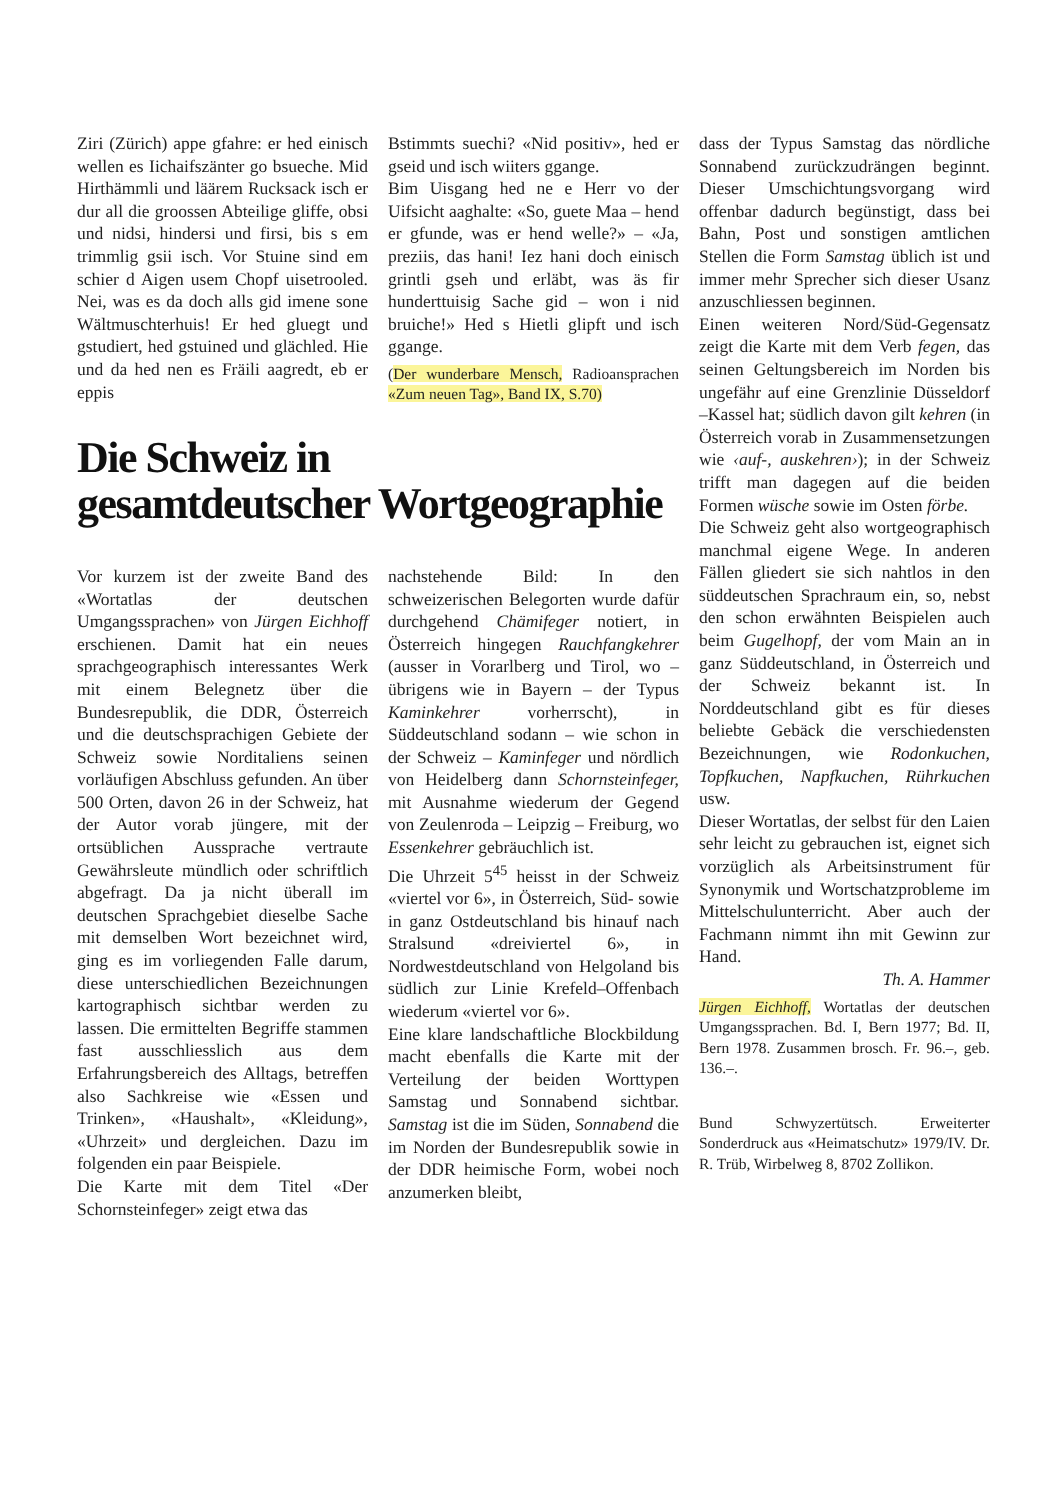Ziri (Zürich) appe gfahre: er hed einisch wellen es Iichaifszänter go bsueche. Mid Hirthämmli und läärem Rucksack isch er dur all die groossen Abteilige gliffe, obsi und nidsi, hindersi und firsi, bis s em trimmlig gsii isch. Vor Stuine sind em schier d Aigen usem Chopf uisetrooled. Nei, was es da doch alls gid imene sone Wältmuschterhuis! Er hed gluegt und gstudiert, hed gstuined und glächled. Hie und da hed nen es Fräili aagredt, eb er eppis
Bstimmts suechi? «Nid positiv», hed er gseid und isch wiiters ggange.
Bim Uisgang hed ne e Herr vo der Uifsicht aaghalte: «So, guete Maa – hend er gfunde, was er hend welle?» – «Ja, preziis, das hani! Iez hani doch einisch grintli gseh und erläbt, was äs fir hunderttuisig Sache gid – won i nid bruiche!» Hed s Hietli glipft und isch ggange.
(Der wunderbare Mensch, Radioansprachen «Zum neuen Tag», Band IX, S.70)
Die Schweiz in
gesamtdeutscher Wortgeographie
Vor kurzem ist der zweite Band des «Wortatlas der deutschen Umgangssprachen» von Jürgen Eichhoff erschienen. Damit hat ein neues sprachgeographisch interessantes Werk mit einem Belegnetz über die Bundesrepublik, die DDR, Österreich und die deutschsprachigen Gebiete der Schweiz sowie Norditaliens seinen vorläufigen Abschluss gefunden. An über 500 Orten, davon 26 in der Schweiz, hat der Autor vorab jüngere, mit der ortsüblichen Aussprache vertraute Gewährsleute mündlich oder schriftlich abgefragt. Da ja nicht überall im deutschen Sprachgebiet dieselbe Sache mit demselben Wort bezeichnet wird, ging es im vorliegenden Falle darum, diese unterschiedlichen Bezeichnungen kartographisch sichtbar werden zu lassen. Die ermittelten Begriffe stammen fast ausschliesslich aus dem Erfahrungsbereich des Alltags, betreffen also Sachkreise wie «Essen und Trinken», «Haushalt», «Kleidung», «Uhrzeit» und dergleichen. Dazu im folgenden ein paar Beispiele.
Die Karte mit dem Titel «Der Schornsteinfeger» zeigt etwa das
nachstehende Bild: In den schweizerischen Belegorten wurde dafür durchgehend Chämifeger notiert, in Österreich hingegen Rauchfangkehrer (ausser in Vorarlberg und Tirol, wo – übrigens wie in Bayern – der Typus Kaminkehrer vorherrscht), in Süddeutschland sodann – wie schon in der Schweiz – Kaminfeger und nördlich von Heidelberg dann Schornsteinfeger, mit Ausnahme wiederum der Gegend von Zeulenroda – Leipzig – Freiburg, wo Essenkehrer gebräuchlich ist.
Die Uhrzeit 5<sup>45</sup> heisst in der Schweiz «viertel vor 6», in Österreich, Süd- sowie in ganz Ostdeutschland bis hinauf nach Stralsund «dreiviertel 6», in Nordwestdeutschland von Helgoland bis südlich zur Linie Krefeld–Offenbach wiederum «viertel vor 6».
Eine klare landschaftliche Blockbildung macht ebenfalls die Karte mit der Verteilung der beiden Worttypen Samstag und Sonnabend sichtbar. Samstag ist die im Süden, Sonnabend die im Norden der Bundesrepublik sowie in der DDR heimische Form, wobei noch anzumerken bleibt,
dass der Typus Samstag das nördliche Sonnabend zurückzudrängen beginnt. Dieser Umschichtungsvorgang wird offenbar dadurch begünstigt, dass bei Bahn, Post und sonstigen amtlichen Stellen die Form Samstag üblich ist und immer mehr Sprecher sich dieser Usanz anzuschliessen beginnen.
Einen weiteren Nord/Süd-Gegensatz zeigt die Karte mit dem Verb fegen, das seinen Geltungsbereich im Norden bis ungefähr auf eine Grenzlinie Düsseldorf –Kassel hat; südlich davon gilt kehren (in Österreich vorab in Zusammensetzungen wie ‹auf-, auskehren›); in der Schweiz trifft man dagegen auf die beiden Formen wüsche sowie im Osten förbe.
Die Schweiz geht also wortgeographisch manchmal eigene Wege. In anderen Fällen gliedert sie sich nahtlos in den süddeutschen Sprachraum ein, so, nebst den schon erwähnten Beispielen auch beim Gugelhopf, der vom Main an in ganz Süddeutschland, in Österreich und der Schweiz bekannt ist. In Norddeutschland gibt es für dieses beliebte Gebäck die verschiedensten Bezeichnungen, wie Rodonkuchen, Topfkuchen, Napfkuchen, Rührkuchen usw.
Dieser Wortatlas, der selbst für den Laien sehr leicht zu gebrauchen ist, eignet sich vorzüglich als Arbeitsinstrument für Synonymik und Wortschatzprobleme im Mittelschulunterricht. Aber auch der Fachmann nimmt ihn mit Gewinn zur Hand.
Th. A. Hammer
Jürgen Eichhoff, Wortatlas der deutschen Umgangssprachen. Bd. I, Bern 1977; Bd. II, Bern 1978. Zusammen brosch. Fr. 96.–, geb. 136.–.
Bund Schwyzertütsch. Erweiterter Sonderdruck aus «Heimatschutz» 1979/IV. Dr. R. Trüb, Wirbelweg 8, 8702 Zollikon.